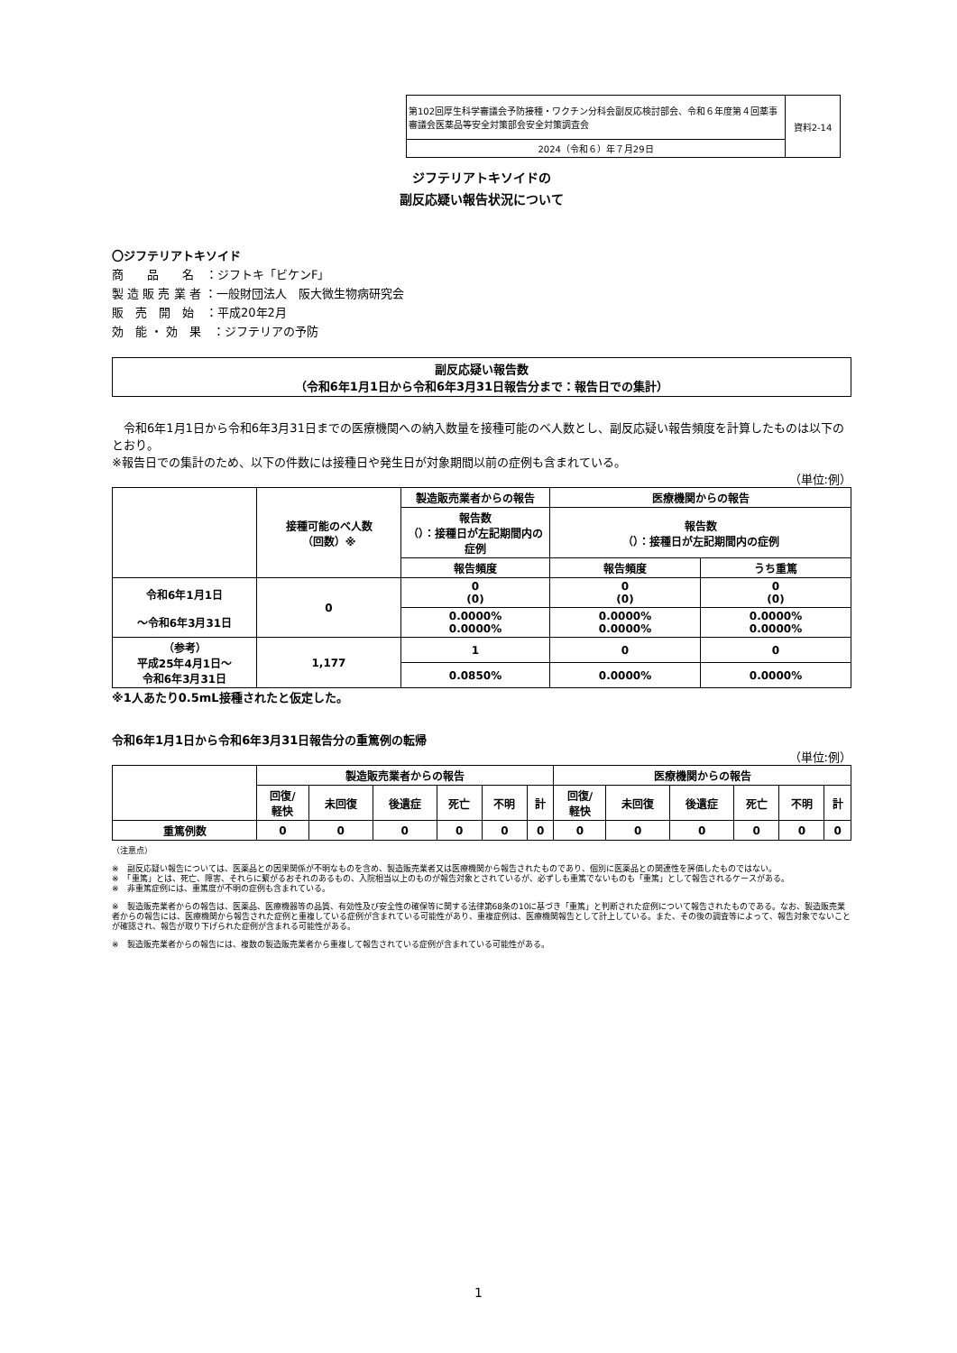| 第102回厚生科学審議会予防接種・ワクチン分科会副反応検討部会、令和６年度第４回薬事審議会医薬品等安全対策部会安全対策調査会 | 資料2-14 |
| 2024（令和６）年７月29日 | |
ジフテリアトキソイドの
副反応疑い報告状況について
〇ジフテリアトキソイド
商　　品　　名　：ジフトキ「ビケンF」
製 造 販 売 業 者 ：一般財団法人　阪大微生物病研究会
販　売　開　始　：平成20年2月
効　能 ・ 効　果　：ジフテリアの予防
副反応疑い報告数
（令和6年1月1日から令和6年3月31日報告分まで：報告日での集計）
　令和6年1月1日から令和6年3月31日までの医療機関への納入数量を接種可能のベ人数とし、副反応疑い報告頻度を計算したものは以下のとおり。
※報告日での集計のため、以下の件数には接種日や発生日が対象期間以前の症例も含まれている。
（単位:例）
| | 接種可能のべ人数 （回数）※ | 製造販売業者からの報告 | 医療機関からの報告 | |
| | | 報告数 （）：接種日が左記期間内の症例 | 報告数 （）：接種日が左記期間内の症例 | |
| | | 報告頻度 | 報告頻度 | うち重篤 |
| 令和6年1月1日 ～令和6年3月31日 | 0 | 0 (0) | 0 (0) | 0 (0) |
| | | 0.0000% 0.0000% | 0.0000% 0.0000% | 0.0000% 0.0000% |
| （参考） 平成25年4月1日～ 令和6年3月31日 | 1,177 | 1 | 0 | 0 |
| | | 0.0850% | 0.0000% | 0.0000% |
※1人あたり0.5mL接種されたと仮定した。
令和6年1月1日から令和6年3月31日報告分の重篤例の転帰
（単位:例）
| | 製造販売業者からの報告 | | | | | | 医療機関からの報告 | | | | | |
| | 回復/ 軽快 | 未回復 | 後遺症 | 死亡 | 不明 | 計 | 回復/ 軽快 | 未回復 | 後遺症 | 死亡 | 不明 | 計 |
| 重篤例数 | 0 | 0 | 0 | 0 | 0 | 0 | 0 | 0 | 0 | 0 | 0 | 0 |
（注意点）
※　副反応疑い報告については、医薬品との因果関係が不明なものを含め、製造販売業者又は医療機関から報告されたものであり、個別に医薬品との関連性を評価したものではない。
※　「重篤」とは、死亡、障害、それらに繋がるおそれのあるもの、入院相当以上のものが報告対象とされているが、必ずしも重篤でないものも「重篤」として報告されるケースがある。
※　非重篤症例には、重篤度が不明の症例も含まれている。
※　製造販売業者からの報告は、医薬品、医療機器等の品質、有効性及び安全性の確保等に関する法律第68条の10に基づき「重篤」と判断された症例について報告されたものである。なお、製造販売業者からの報告には、医療機関から報告された症例と重複している症例が含まれている可能性があり、重複症例は、医療機関報告として計上している。また、その後の調査等によって、報告対象でないことが確認され、報告が取り下げられた症例が含まれる可能性がある。
※　製造販売業者からの報告には、複数の製造販売業者から重複して報告されている症例が含まれている可能性がある。
1